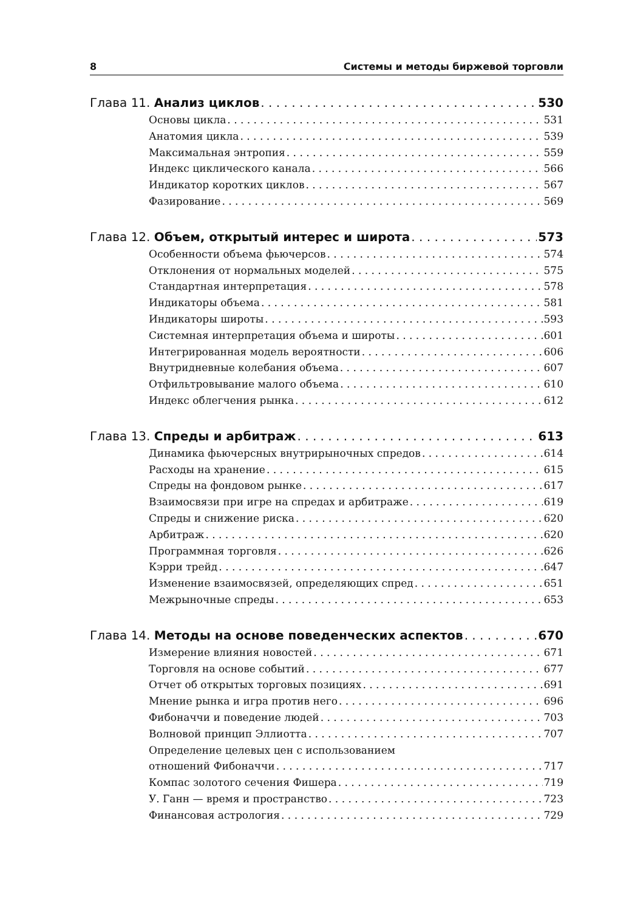8 Системы и методы биржевой торговли
Глава 11. Анализ циклов 530
Основы цикла 531
Анатомия цикла 539
Максимальная энтропия 559
Индекс циклического канала 566
Индикатор коротких циклов 567
Фазирование 569
Глава 12. Объем, открытый интерес и широта 573
Особенности объема фьючерсов 574
Отклонения от нормальных моделей 575
Стандартная интерпретация 578
Индикаторы объема 581
Индикаторы широты 593
Системная интерпретация объема и широты 601
Интегрированная модель вероятности 606
Внутридневные колебания объема 607
Отфильтровывание малого объема 610
Индекс облегчения рынка 612
Глава 13. Спреды и арбитраж 613
Динамика фьючерсных внутрирыночных спредов 614
Расходы на хранение 615
Спреды на фондовом рынке 617
Взаимосвязи при игре на спредах и арбитраже 619
Спреды и снижение риска 620
Арбитраж 620
Программная торговля 626
Кэрри трейд 647
Изменение взаимосвязей, определяющих спред 651
Межрыночные спреды 653
Глава 14. Методы на основе поведенческих аспектов 670
Измерение влияния новостей 671
Торговля на основе событий 677
Отчет об открытых торговых позициях 691
Мнение рынка и игра против него 696
Фибоначчи и поведение людей 703
Волновой принцип Эллиотта 707
Определение целевых цен с использованием
отношений Фибоначчи 717
Компас золотого сечения Фишера 719
У. Ганн — время и пространство 723
Финансовая астрология 729